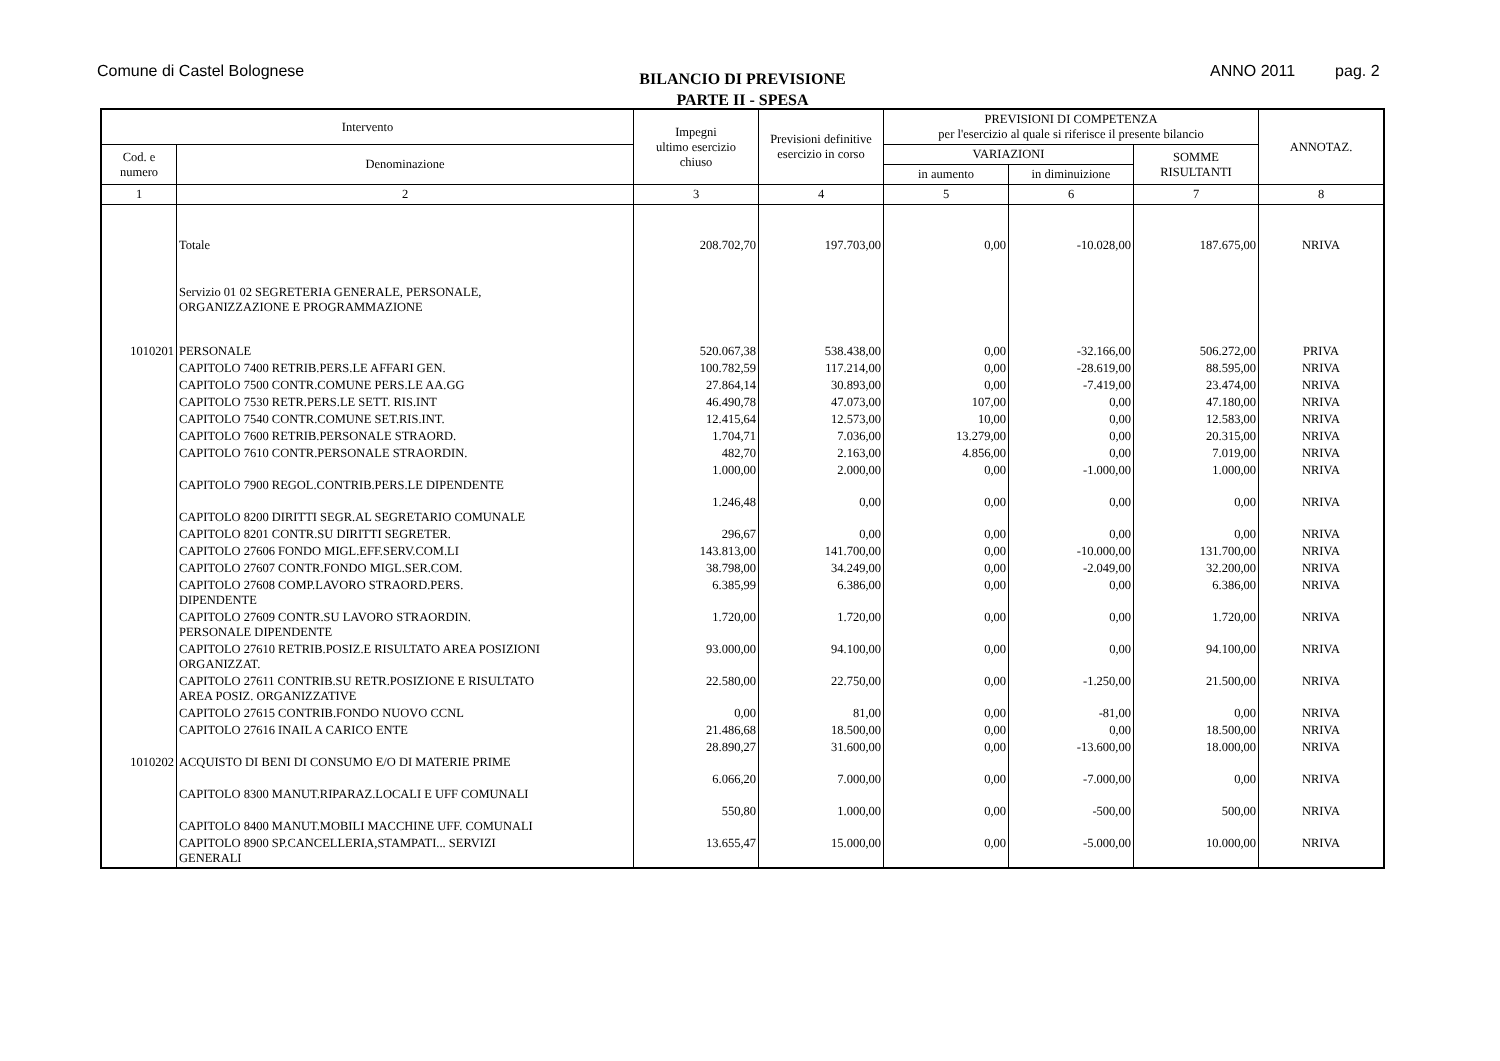Comune di Castel Bolognese
BILANCIO DI PREVISIONE
PARTE II - SPESA
ANNO 2011 pag. 2
| Intervento | | Impegni ultimo esercizio chiuso | Previsioni definitive esercizio in corso | PREVISIONI DI COMPETENZA per l'esercizio al quale si riferisce il presente bilancio | | | ANNOTAZ. |
| --- | --- | --- | --- | --- | --- | --- | --- |
| Cod. e numero | Denominazione | | | VARIAZIONI | | SOMME RISULTANTI | |
| | | | | in aumento | in diminuizione | | |
| 1 | 2 | 3 | 4 | 5 | 6 | 7 | 8 |
| | Totale | 208.702,70 | 197.703,00 | 0,00 | -10.028,00 | 187.675,00 | NRIVA |
| | Servizio 01 02 SEGRETERIA GENERALE, PERSONALE, ORGANIZZAZIONE E PROGRAMMAZIONE | | | | | | |
| 1010201 | PERSONALE | 520.067,38 | 538.438,00 | 0,00 | -32.166,00 | 506.272,00 | PRIVA |
| | CAPITOLO 7400 RETRIB.PERS.LE AFFARI GEN. | 100.782,59 | 117.214,00 | 0,00 | -28.619,00 | 88.595,00 | NRIVA |
| | CAPITOLO 7500 CONTR.COMUNE PERS.LE AA.GG | 27.864,14 | 30.893,00 | 0,00 | -7.419,00 | 23.474,00 | NRIVA |
| | CAPITOLO 7530 RETR.PERS.LE SETT. RIS.INT | 46.490,78 | 47.073,00 | 107,00 | 0,00 | 47.180,00 | NRIVA |
| | CAPITOLO 7540 CONTR.COMUNE SET.RIS.INT. | 12.415,64 | 12.573,00 | 10,00 | 0,00 | 12.583,00 | NRIVA |
| | CAPITOLO 7600 RETRIB.PERSONALE STRAORD. | 1.704,71 | 7.036,00 | 13.279,00 | 0,00 | 20.315,00 | NRIVA |
| | CAPITOLO 7610 CONTR.PERSONALE STRAORDIN. | 482,70 | 2.163,00 | 4.856,00 | 0,00 | 7.019,00 | NRIVA |
| | CAPITOLO 7900 REGOL.CONTRIB.PERS.LE DIPENDENTE | 1.000,00 | 2.000,00 | 0,00 | -1.000,00 | 1.000,00 | NRIVA |
| | CAPITOLO 8200 DIRITTI SEGR.AL SEGRETARIO COMUNALE | 1.246,48 | 0,00 | 0,00 | 0,00 | 0,00 | NRIVA |
| | CAPITOLO 8201 CONTR.SU DIRITTI SEGRETER. | 296,67 | 0,00 | 0,00 | 0,00 | 0,00 | NRIVA |
| | CAPITOLO 27606 FONDO MIGL.EFF.SERV.COM.LI | 143.813,00 | 141.700,00 | 0,00 | -10.000,00 | 131.700,00 | NRIVA |
| | CAPITOLO 27607 CONTR.FONDO MIGL.SER.COM. | 38.798,00 | 34.249,00 | 0,00 | -2.049,00 | 32.200,00 | NRIVA |
| | CAPITOLO 27608 COMP.LAVORO STRAORD.PERS. DIPENDENTE | 6.385,99 | 6.386,00 | 0,00 | 0,00 | 6.386,00 | NRIVA |
| | CAPITOLO 27609 CONTR.SU LAVORO STRAORDIN. PERSONALE DIPENDENTE | 1.720,00 | 1.720,00 | 0,00 | 0,00 | 1.720,00 | NRIVA |
| | CAPITOLO 27610 RETRIB.POSIZ.E RISULTATO AREA POSIZIONI ORGANIZZAT. | 93.000,00 | 94.100,00 | 0,00 | 0,00 | 94.100,00 | NRIVA |
| | CAPITOLO 27611 CONTRIB.SU RETR.POSIZIONE E RISULTATO AREA POSIZ. ORGANIZZATIVE | 22.580,00 | 22.750,00 | 0,00 | -1.250,00 | 21.500,00 | NRIVA |
| | CAPITOLO 27615 CONTRIB.FONDO NUOVO CCNL | 0,00 | 81,00 | 0,00 | -81,00 | 0,00 | NRIVA |
| | CAPITOLO 27616 INAIL A CARICO ENTE | 21.486,68 | 18.500,00 | 0,00 | 0,00 | 18.500,00 | NRIVA |
| 1010202 | ACQUISTO DI BENI DI CONSUMO E/O DI MATERIE PRIME | 28.890,27 | 31.600,00 | 0,00 | -13.600,00 | 18.000,00 | NRIVA |
| | CAPITOLO 8300 MANUT.RIPARAZ.LOCALI E UFF COMUNALI | 6.066,20 | 7.000,00 | 0,00 | -7.000,00 | 0,00 | NRIVA |
| | CAPITOLO 8400 MANUT.MOBILI MACCHINE UFF. COMUNALI | 550,80 | 1.000,00 | 0,00 | -500,00 | 500,00 | NRIVA |
| | CAPITOLO 8900 SP.CANCELLERIA,STAMPATI... SERVIZI GENERALI | 13.655,47 | 15.000,00 | 0,00 | -5.000,00 | 10.000,00 | NRIVA |